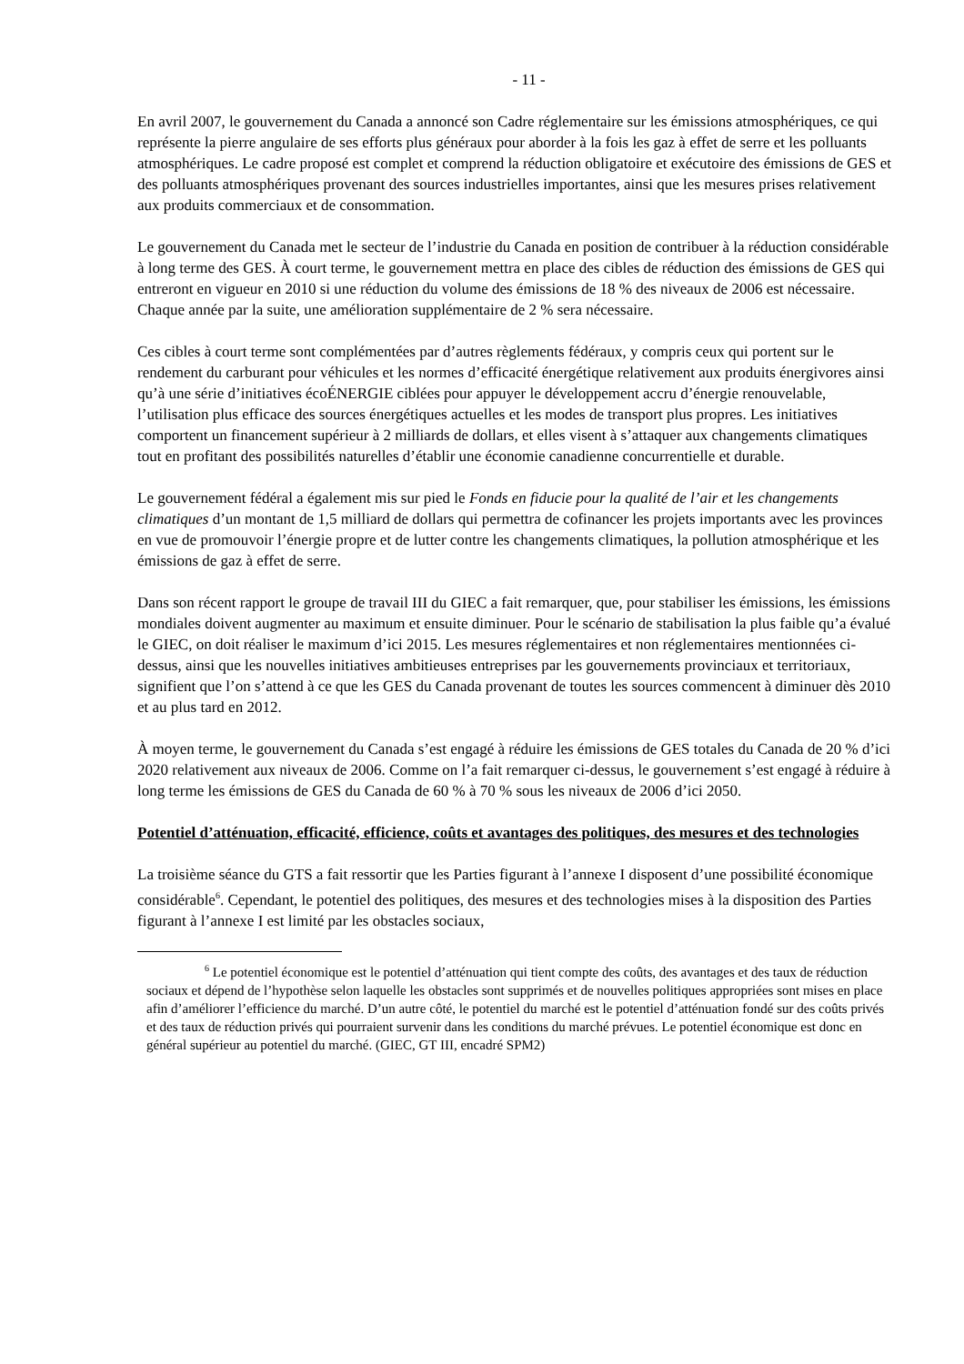- 11 -
En avril 2007, le gouvernement du Canada a annoncé son Cadre réglementaire sur les émissions atmosphériques, ce qui représente la pierre angulaire de ses efforts plus généraux pour aborder à la fois les gaz à effet de serre et les polluants atmosphériques. Le cadre proposé est complet et comprend la réduction obligatoire et exécutoire des émissions de GES et des polluants atmosphériques provenant des sources industrielles importantes, ainsi que les mesures prises relativement aux produits commerciaux et de consommation.
Le gouvernement du Canada met le secteur de l’industrie du Canada en position de contribuer à la réduction considérable à long terme des GES. À court terme, le gouvernement mettra en place des cibles de réduction des émissions de GES qui entreront en vigueur en 2010 si une réduction du volume des émissions de 18 % des niveaux de 2006 est nécessaire. Chaque année par la suite, une amélioration supplémentaire de 2 % sera nécessaire.
Ces cibles à court terme sont complémentées par d’autres règlements fédéraux, y compris ceux qui portent sur le rendement du carburant pour véhicules et les normes d’efficacité énergétique relativement aux produits énergivores ainsi qu’à une série d’initiatives écoÉNERGIE ciblées pour appuyer le développement accru d’énergie renouvelable, l’utilisation plus efficace des sources énergétiques actuelles et les modes de transport plus propres. Les initiatives comportent un financement supérieur à 2 milliards de dollars, et elles visent à s’attaquer aux changements climatiques tout en profitant des possibilités naturelles d’établir une économie canadienne concurrentielle et durable.
Le gouvernement fédéral a également mis sur pied le Fonds en fiducie pour la qualité de l’air et les changements climatiques d’un montant de 1,5 milliard de dollars qui permettra de cofinancer les projets importants avec les provinces en vue de promouvoir l’énergie propre et de lutter contre les changements climatiques, la pollution atmosphérique et les émissions de gaz à effet de serre.
Dans son récent rapport le groupe de travail III du GIEC a fait remarquer, que, pour stabiliser les émissions, les émissions mondiales doivent augmenter au maximum et ensuite diminuer. Pour le scénario de stabilisation la plus faible qu’a évalué le GIEC, on doit réaliser le maximum d’ici 2015. Les mesures réglementaires et non réglementaires mentionnées ci-dessus, ainsi que les nouvelles initiatives ambitieuses entreprises par les gouvernements provinciaux et territoriaux, signifient que l’on s’attend à ce que les GES du Canada provenant de toutes les sources commencent à diminuer dès 2010 et au plus tard en 2012.
À moyen terme, le gouvernement du Canada s’est engagé à réduire les émissions de GES totales du Canada de 20 % d’ici 2020 relativement aux niveaux de 2006. Comme on l’a fait remarquer ci-dessus, le gouvernement s’est engagé à réduire à long terme les émissions de GES du Canada de 60 % à 70 % sous les niveaux de 2006 d’ici 2050.
Potentiel d’atténuation, efficacité, efficience, coûts et avantages des politiques, des mesures et des technologies
La troisième séance du GTS a fait ressortir que les Parties figurant à l’annexe I disposent d’une possibilité économique considérable<sup>6</sup>. Cependant, le potentiel des politiques, des mesures et des technologies mises à la disposition des Parties figurant à l’annexe I est limité par les obstacles sociaux,
<sup>6</sup> Le potentiel économique est le potentiel d’atténuation qui tient compte des coûts, des avantages et des taux de réduction sociaux et dépend de l’hypothèse selon laquelle les obstacles sont supprimés et de nouvelles politiques appropriées sont mises en place afin d’améliorer l’efficience du marché. D’un autre côté, le potentiel du marché est le potentiel d’atténuation fondé sur des coûts privés et des taux de réduction privés qui pourraient survenir dans les conditions du marché prévues. Le potentiel économique est donc en général supérieur au potentiel du marché. (GIEC, GT III, encadré SPM2)